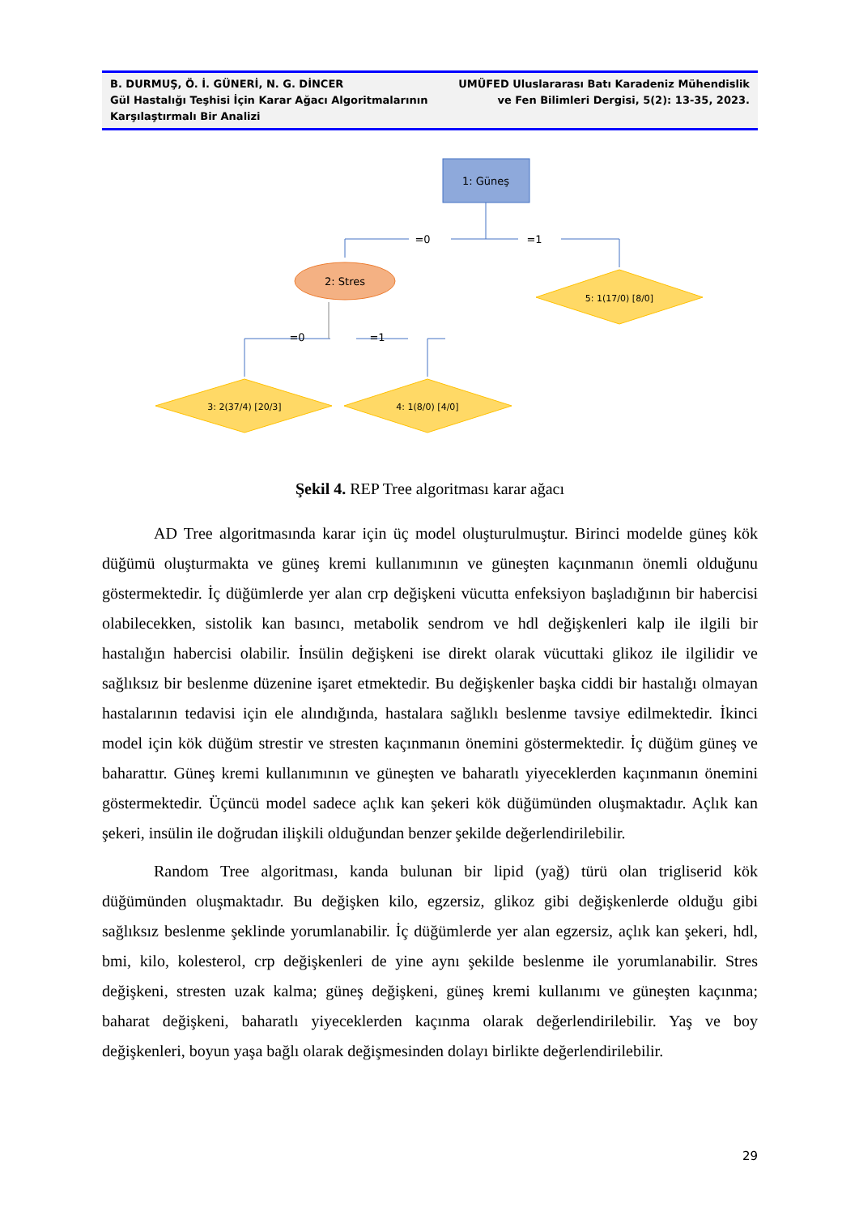B. DURMUŞ, Ö. İ. GÜNERİ, N. G. DİNCER
Gül Hastalığı Teşhisi İçin Karar Ağacı Algoritmalarının
Karşılaştırmalı Bir Analizi
UMÜFED Uluslararası Batı Karadeniz Mühendislik
ve Fen Bilimleri Dergisi, 5(2): 13-35, 2023.
1: Güneş
=0
=1
2: Stres
5: 1(17/0) [8/0]
=0
=1
3: 2(37/4) [20/3]
4: 1(8/0) [4/0]
Şekil 4. REP Tree algoritması karar ağacı
AD Tree algoritmasında karar için üç model oluşturulmuştur. Birinci modelde güneş kök düğümü oluşturmakta ve güneş kremi kullanımının ve güneşten kaçınmanın önemli olduğunu göstermektedir. İç düğümlerde yer alan crp değişkeni vücutta enfeksiyon başladığının bir habercisi olabilecekken, sistolik kan basıncı, metabolik sendrom ve hdl değişkenleri kalp ile ilgili bir hastalığın habercisi olabilir. İnsülin değişkeni ise direkt olarak vücuttaki glikoz ile ilgilidir ve sağlıksız bir beslenme düzenine işaret etmektedir. Bu değişkenler başka ciddi bir hastalığı olmayan hastalarının tedavisi için ele alındığında, hastalara sağlıklı beslenme tavsiye edilmektedir. İkinci model için kök düğüm strestir ve stresten kaçınmanın önemini göstermektedir. İç düğüm güneş ve baharattır. Güneş kremi kullanımının ve güneşten ve baharatlı yiyeceklerden kaçınmanın önemini göstermektedir. Üçüncü model sadece açlık kan şekeri kök düğümünden oluşmaktadır. Açlık kan şekeri, insülin ile doğrudan ilişkili olduğundan benzer şekilde değerlendirilebilir.
Random Tree algoritması, kanda bulunan bir lipid (yağ) türü olan trigliserid kök düğümünden oluşmaktadır. Bu değişken kilo, egzersiz, glikoz gibi değişkenlerde olduğu gibi sağlıksız beslenme şeklinde yorumlanabilir. İç düğümlerde yer alan egzersiz, açlık kan şekeri, hdl, bmi, kilo, kolesterol, crp değişkenleri de yine aynı şekilde beslenme ile yorumlanabilir. Stres değişkeni, stresten uzak kalma; güneş değişkeni, güneş kremi kullanımı ve güneşten kaçınma; baharat değişkeni, baharatlı yiyeceklerden kaçınma olarak değerlendirilebilir. Yaş ve boy değişkenleri, boyun yaşa bağlı olarak değişmesinden dolayı birlikte değerlendirilebilir.
29